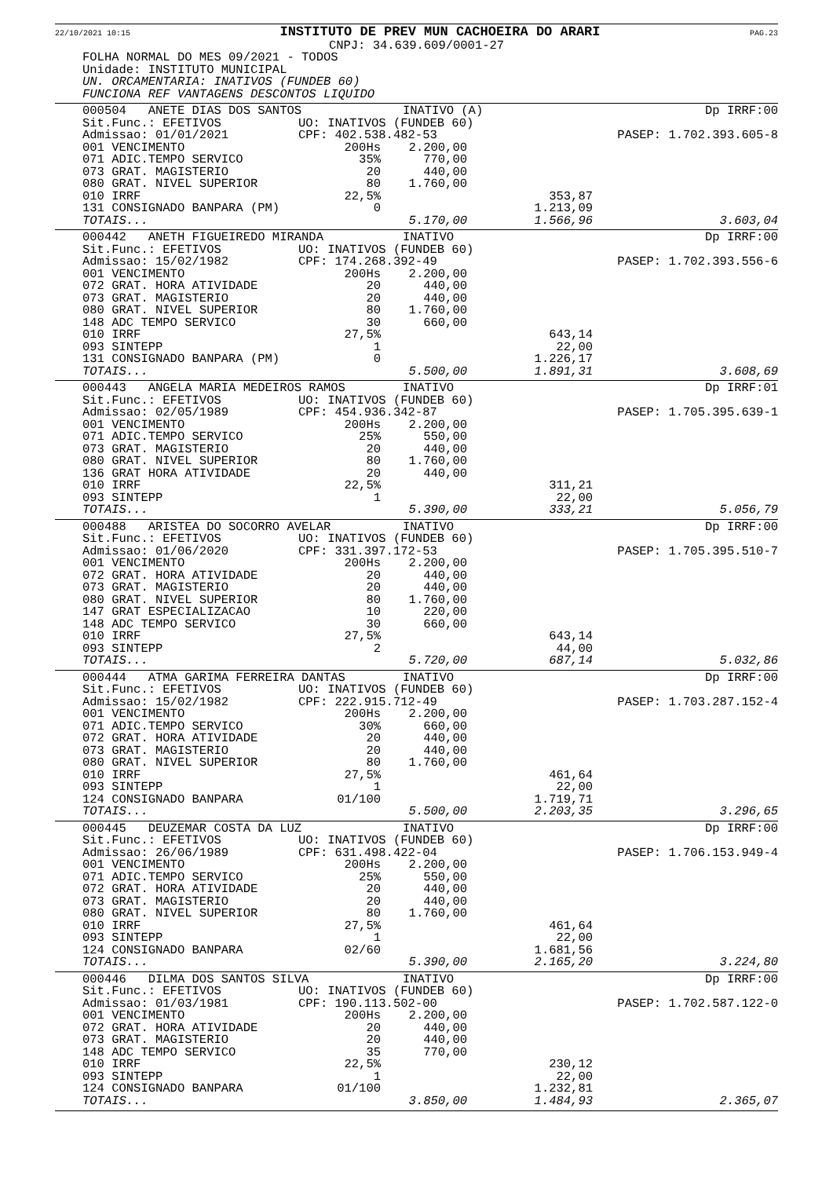22/10/2021 10:15 INSTITUTO DE PREV MUN CACHOEIRA DO ARARI PAG.23
CNPJ: 34.639.609/0001-27
FOLHA NORMAL DO MES 09/2021 - TODOS
Unidade: INSTITUTO MUNICIPAL
UN. ORCAMENTARIA: INATIVOS (FUNDEB 60)
FUNCIONA REF VANTAGENS DESCONTOS LIQUIDO
| 000504 ANETE DIAS DOS SANTOS | | INATIVO (A) | | Dp IRRF:00 |
| Sit.Func.: EFETIVOS | UO: INATIVOS (FUNDEB 60) | | | |
| Admissao: 01/01/2021 | CPF: 402.538.482-53 | | PASEP: 1.702.393.605-8 | |
| 001 VENCIMENTO | 200Hs | 2.200,00 | | |
| 071 ADIC.TEMPO SERVICO | 35% | 770,00 | | |
| 073 GRAT. MAGISTERIO | 20 | 440,00 | | |
| 080 GRAT. NIVEL SUPERIOR | 80 | 1.760,00 | | |
| 010 IRRF | 22,5% | | 353,87 | |
| 131 CONSIGNADO BANPARA (PM) | 0 | | 1.213,09 | |
| TOTAIS... | | 5.170,00 | 1.566,96 | 3.603,04 |
| 000442 ANETH FIGUEIREDO MIRANDA | | INATIVO | | Dp IRRF:00 |
| Sit.Func.: EFETIVOS | UO: INATIVOS (FUNDEB 60) | | | |
| Admissao: 15/02/1982 | CPF: 174.268.392-49 | | PASEP: 1.702.393.556-6 | |
| 001 VENCIMENTO | 200Hs | 2.200,00 | | |
| 072 GRAT. HORA ATIVIDADE | 20 | 440,00 | | |
| 073 GRAT. MAGISTERIO | 20 | 440,00 | | |
| 080 GRAT. NIVEL SUPERIOR | 80 | 1.760,00 | | |
| 148 ADC TEMPO SERVICO | 30 | 660,00 | | |
| 010 IRRF | 27,5% | | 643,14 | |
| 093 SINTEPP | 1 | | 22,00 | |
| 131 CONSIGNADO BANPARA (PM) | 0 | | 1.226,17 | |
| TOTAIS... | | 5.500,00 | 1.891,31 | 3.608,69 |
| 000443 ANGELA MARIA MEDEIROS RAMOS | | INATIVO | | Dp IRRF:01 |
| Sit.Func.: EFETIVOS | UO: INATIVOS (FUNDEB 60) | | | |
| Admissao: 02/05/1989 | CPF: 454.936.342-87 | | PASEP: 1.705.395.639-1 | |
| 001 VENCIMENTO | 200Hs | 2.200,00 | | |
| 071 ADIC.TEMPO SERVICO | 25% | 550,00 | | |
| 073 GRAT. MAGISTERIO | 20 | 440,00 | | |
| 080 GRAT. NIVEL SUPERIOR | 80 | 1.760,00 | | |
| 136 GRAT HORA ATIVIDADE | 20 | 440,00 | | |
| 010 IRRF | 22,5% | | 311,21 | |
| 093 SINTEPP | 1 | | 22,00 | |
| TOTAIS... | | 5.390,00 | 333,21 | 5.056,79 |
| 000488 ARISTEA DO SOCORRO AVELAR | | INATIVO | | Dp IRRF:00 |
| Sit.Func.: EFETIVOS | UO: INATIVOS (FUNDEB 60) | | | |
| Admissao: 01/06/2020 | CPF: 331.397.172-53 | | PASEP: 1.705.395.510-7 | |
| 001 VENCIMENTO | 200Hs | 2.200,00 | | |
| 072 GRAT. HORA ATIVIDADE | 20 | 440,00 | | |
| 073 GRAT. MAGISTERIO | 20 | 440,00 | | |
| 080 GRAT. NIVEL SUPERIOR | 80 | 1.760,00 | | |
| 147 GRAT ESPECIALIZACAO | 10 | 220,00 | | |
| 148 ADC TEMPO SERVICO | 30 | 660,00 | | |
| 010 IRRF | 27,5% | | 643,14 | |
| 093 SINTEPP | 2 | | 44,00 | |
| TOTAIS... | | 5.720,00 | 687,14 | 5.032,86 |
| 000444 ATMA GARIMA FERREIRA DANTAS | | INATIVO | | Dp IRRF:00 |
| Sit.Func.: EFETIVOS | UO: INATIVOS (FUNDEB 60) | | | |
| Admissao: 15/02/1982 | CPF: 222.915.712-49 | | PASEP: 1.703.287.152-4 | |
| 001 VENCIMENTO | 200Hs | 2.200,00 | | |
| 071 ADIC.TEMPO SERVICO | 30% | 660,00 | | |
| 072 GRAT. HORA ATIVIDADE | 20 | 440,00 | | |
| 073 GRAT. MAGISTERIO | 20 | 440,00 | | |
| 080 GRAT. NIVEL SUPERIOR | 80 | 1.760,00 | | |
| 010 IRRF | 27,5% | | 461,64 | |
| 093 SINTEPP | 1 | | 22,00 | |
| 124 CONSIGNADO BANPARA | 01/100 | | 1.719,71 | |
| TOTAIS... | | 5.500,00 | 2.203,35 | 3.296,65 |
| 000445 DEUZEMAR COSTA DA LUZ | | INATIVO | | Dp IRRF:00 |
| Sit.Func.: EFETIVOS | UO: INATIVOS (FUNDEB 60) | | | |
| Admissao: 26/06/1989 | CPF: 631.498.422-04 | | PASEP: 1.706.153.949-4 | |
| 001 VENCIMENTO | 200Hs | 2.200,00 | | |
| 071 ADIC.TEMPO SERVICO | 25% | 550,00 | | |
| 072 GRAT. HORA ATIVIDADE | 20 | 440,00 | | |
| 073 GRAT. MAGISTERIO | 20 | 440,00 | | |
| 080 GRAT. NIVEL SUPERIOR | 80 | 1.760,00 | | |
| 010 IRRF | 27,5% | | 461,64 | |
| 093 SINTEPP | 1 | | 22,00 | |
| 124 CONSIGNADO BANPARA | 02/60 | | 1.681,56 | |
| TOTAIS... | | 5.390,00 | 2.165,20 | 3.224,80 |
| 000446 DILMA DOS SANTOS SILVA | | INATIVO | | Dp IRRF:00 |
| Sit.Func.: EFETIVOS | UO: INATIVOS (FUNDEB 60) | | | |
| Admissao: 01/03/1981 | CPF: 190.113.502-00 | | PASEP: 1.702.587.122-0 | |
| 001 VENCIMENTO | 200Hs | 2.200,00 | | |
| 072 GRAT. HORA ATIVIDADE | 20 | 440,00 | | |
| 073 GRAT. MAGISTERIO | 20 | 440,00 | | |
| 148 ADC TEMPO SERVICO | 35 | 770,00 | | |
| 010 IRRF | 22,5% | | 230,12 | |
| 093 SINTEPP | 1 | | 22,00 | |
| 124 CONSIGNADO BANPARA | 01/100 | | 1.232,81 | |
| TOTAIS... | | 3.850,00 | 1.484,93 | 2.365,07 |